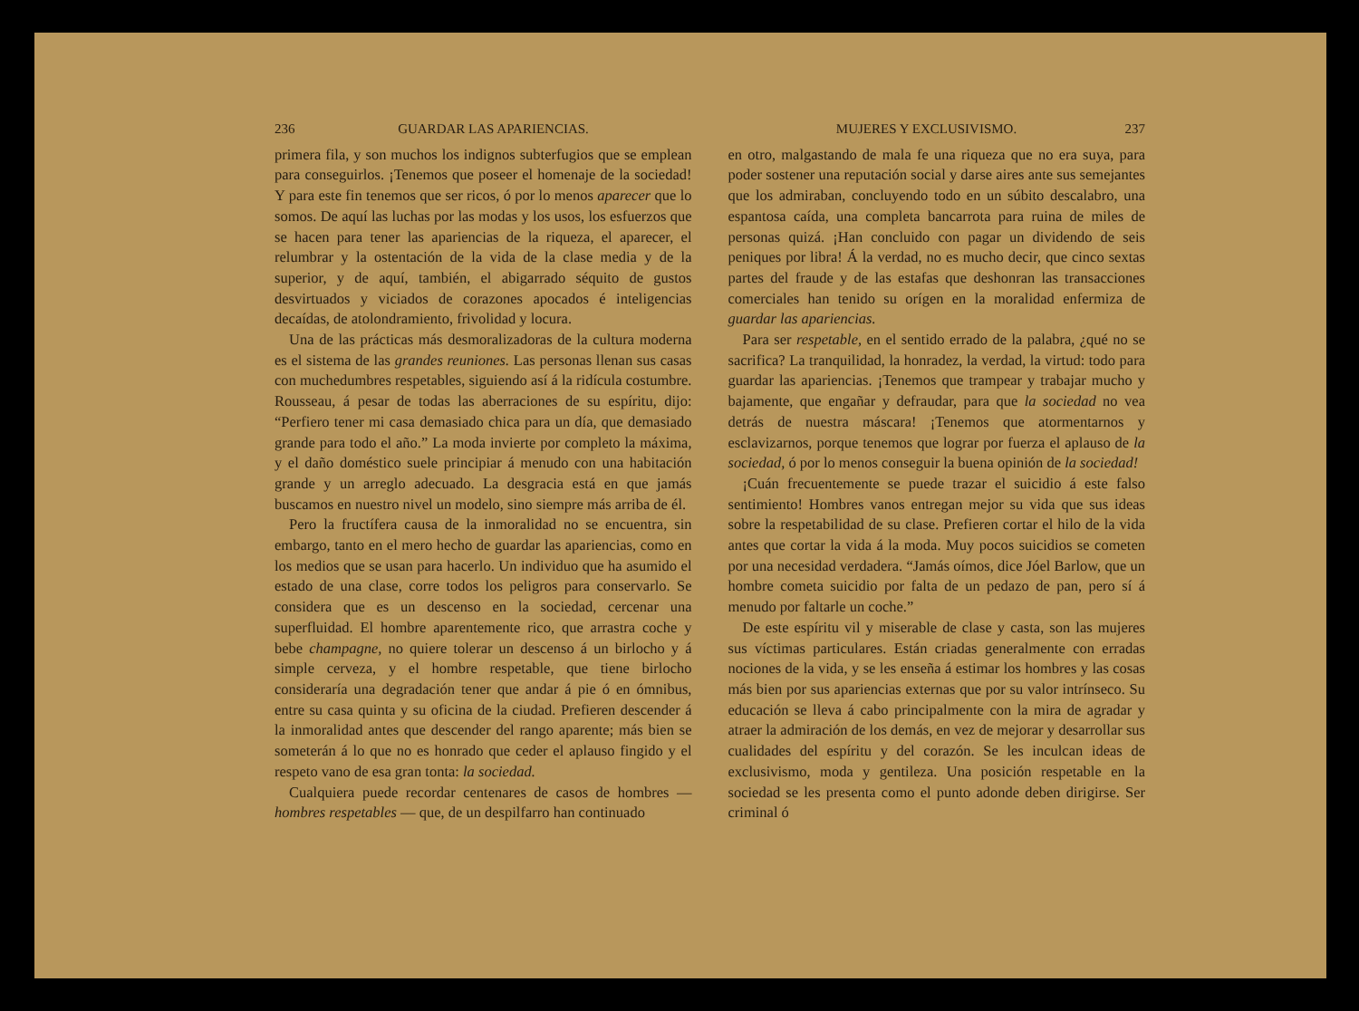236 GUARDAR LAS APARIENCIAS.
primera fila, y son muchos los indignos subterfugios que se emplean para conseguirlos. ¡Tenemos que poseer el homenaje de la sociedad! Y para este fin tenemos que ser ricos, ó por lo menos aparecer que lo somos. De aquí las luchas por las modas y los usos, los esfuerzos que se hacen para tener las apariencias de la riqueza, el aparecer, el relumbrar y la ostentación de la vida de la clase media y de la superior, y de aquí, también, el abigarrado séquito de gustos desvirtuados y viciados de corazones apocados é inteligencias decaídas, de atolondramiento, frivolidad y locura.
Una de las prácticas más desmoralizadoras de la cultura moderna es el sistema de las grandes reuniones. Las personas llenan sus casas con muchedumbres respetables, siguiendo así á la ridícula costumbre. Rousseau, á pesar de todas las aberraciones de su espíritu, dijo: “Perfiero tener mi casa demasiado chica para un día, que demasiado grande para todo el año.” La moda invierte por completo la máxima, y el daño doméstico suele principiar á menudo con una habitación grande y un arreglo adecuado. La desgracia está en que jamás buscamos en nuestro nivel un modelo, sino siempre más arriba de él.
Pero la fructífera causa de la inmoralidad no se encuentra, sin embargo, tanto en el mero hecho de guardar las apariencias, como en los medios que se usan para hacerlo. Un individuo que ha asumido el estado de una clase, corre todos los peligros para conservarlo. Se considera que es un descenso en la sociedad, cercenar una superfluidad. El hombre aparentemente rico, que arrastra coche y bebe champagne, no quiere tolerar un descenso á un birlocho y á simple cerveza, y el hombre respetable, que tiene birlocho consideraría una degradación tener que andar á pie ó en ómnibus, entre su casa quinta y su oficina de la ciudad. Prefieren descender á la inmoralidad antes que descender del rango aparente; más bien se someterán á lo que no es honrado que ceder el aplauso fingido y el respeto vano de esa gran tonta: la sociedad.
Cualquiera puede recordar centenares de casos de hombres — hombres respetables — que, de un despilfarro han continuado
MUJERES Y EXCLUSIVISMO. 237
en otro, malgastando de mala fe una riqueza que no era suya, para poder sostener una reputación social y darse aires ante sus semejantes que los admiraban, concluyendo todo en un súbito descalabro, una espantosa caída, una completa bancarrota para ruina de miles de personas quizá. ¡Han concluido con pagar un dividendo de seis peniques por libra! Á la verdad, no es mucho decir, que cinco sextas partes del fraude y de las estafas que deshonran las transacciones comerciales han tenido su orígen en la moralidad enfermiza de guardar las apariencias.
Para ser respetable, en el sentido errado de la palabra, ¿qué no se sacrifica? La tranquilidad, la honradez, la verdad, la virtud: todo para guardar las apariencias. ¡Tenemos que trampear y trabajar mucho y bajamente, que engañar y defraudar, para que la sociedad no vea detrás de nuestra máscara! ¡Tenemos que atormentarnos y esclavizarnos, porque tenemos que lograr por fuerza el aplauso de la sociedad, ó por lo menos conseguir la buena opinión de la sociedad!
¡Cuán frecuentemente se puede trazar el suicidio á este falso sentimiento! Hombres vanos entregan mejor su vida que sus ideas sobre la respetabilidad de su clase. Prefieren cortar el hilo de la vida antes que cortar la vida á la moda. Muy pocos suicidios se cometen por una necesidad verdadera. “Jamás oímos, dice Jóel Barlow, que un hombre cometa suicidio por falta de un pedazo de pan, pero sí á menudo por faltarle un coche.”
De este espíritu vil y miserable de clase y casta, son las mujeres sus víctimas particulares. Están criadas generalmente con erradas nociones de la vida, y se les enseña á estimar los hombres y las cosas más bien por sus apariencias externas que por su valor intrínseco. Su educación se lleva á cabo principalmente con la mira de agradar y atraer la admiración de los demás, en vez de mejorar y desarrollar sus cualidades del espíritu y del corazón. Se les inculcan ideas de exclusivismo, moda y gentileza. Una posición respetable en la sociedad se les presenta como el punto adonde deben dirigirse. Ser criminal ó